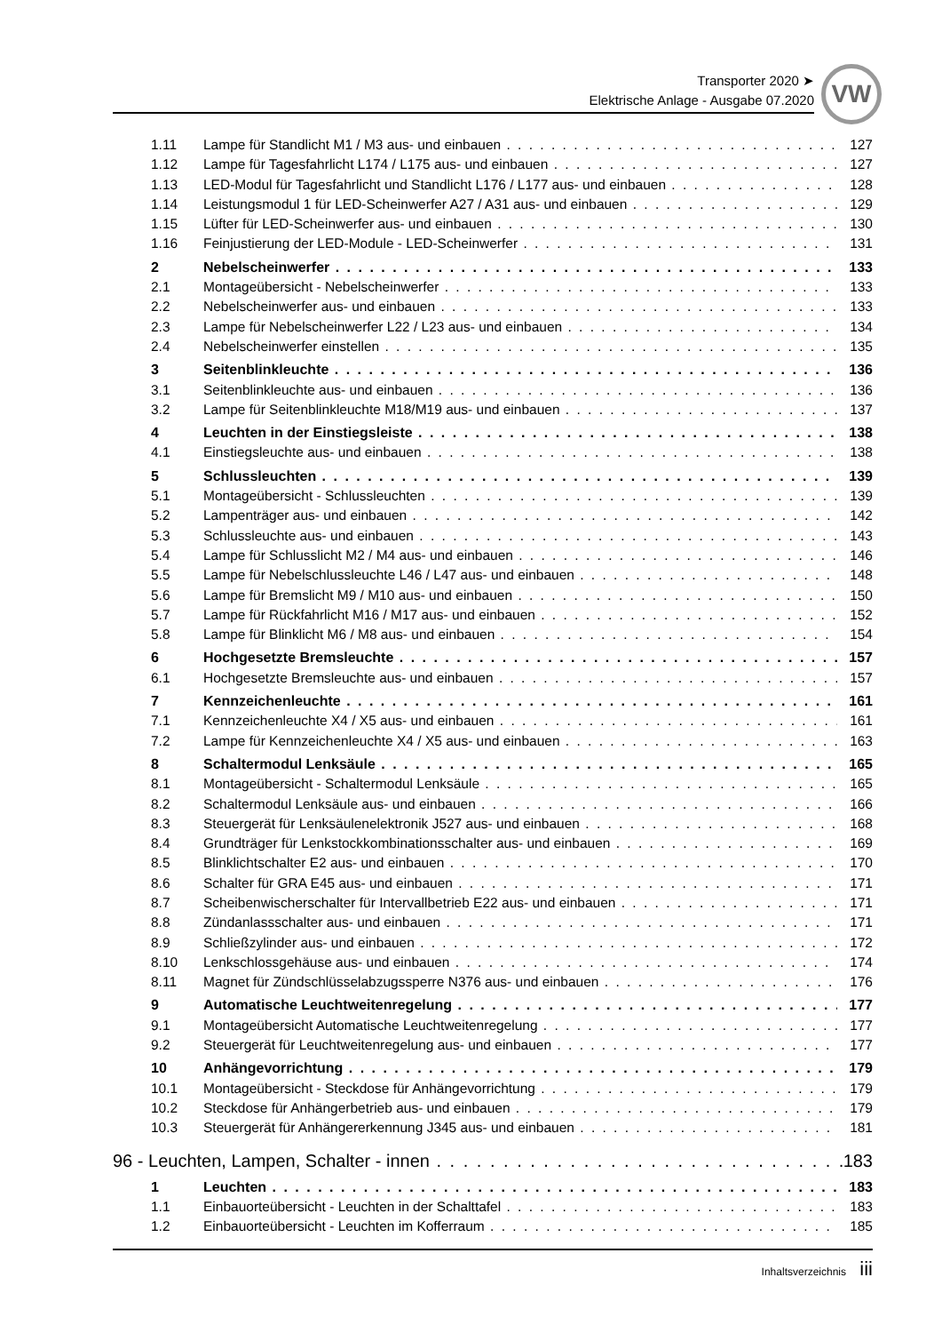Transporter 2020 ➤
Elektrische Anlage - Ausgabe 07.2020
VW
1.11 Lampe für Standlicht M1 / M3 aus- und einbauen 127
1.12 Lampe für Tagesfahrlicht L174 / L175 aus- und einbauen 127
1.13 LED-Modul für Tagesfahrlicht und Standlicht L176 / L177 aus- und einbauen 128
1.14 Leistungsmodul 1 für LED-Scheinwerfer A27 / A31 aus- und einbauen 129
1.15 Lüfter für LED-Scheinwerfer aus- und einbauen 130
1.16 Feinjustierung der LED-Module - LED-Scheinwerfer 131
2 Nebelscheinwerfer 133
2.1 Montageübersicht - Nebelscheinwerfer 133
2.2 Nebelscheinwerfer aus- und einbauen 133
2.3 Lampe für Nebelscheinwerfer L22 / L23 aus- und einbauen 134
2.4 Nebelscheinwerfer einstellen 135
3 Seitenblinkleuchte 136
3.1 Seitenblinkleuchte aus- und einbauen 136
3.2 Lampe für Seitenblinkleuchte M18/M19 aus- und einbauen 137
4 Leuchten in der Einstiegsleiste 138
4.1 Einstiegsleuchte aus- und einbauen 138
5 Schlussleuchten 139
5.1 Montageübersicht - Schlussleuchten 139
5.2 Lampenträger aus- und einbauen 142
5.3 Schlussleuchte aus- und einbauen 143
5.4 Lampe für Schlusslicht M2 / M4 aus- und einbauen 146
5.5 Lampe für Nebelschlussleuchte L46 / L47 aus- und einbauen 148
5.6 Lampe für Bremslicht M9 / M10 aus- und einbauen 150
5.7 Lampe für Rückfahrlicht M16 / M17 aus- und einbauen 152
5.8 Lampe für Blinklicht M6 / M8 aus- und einbauen 154
6 Hochgesetzte Bremsleuchte 157
6.1 Hochgesetzte Bremsleuchte aus- und einbauen 157
7 Kennzeichenleuchte 161
7.1 Kennzeichenleuchte X4 / X5 aus- und einbauen 161
7.2 Lampe für Kennzeichenleuchte X4 / X5 aus- und einbauen 163
8 Schaltermodul Lenksäule 165
8.1 Montageübersicht - Schaltermodul Lenksäule 165
8.2 Schaltermodul Lenksäule aus- und einbauen 166
8.3 Steuergerät für Lenksäulenelektronik J527 aus- und einbauen 168
8.4 Grundträger für Lenkstockkombinationsschalter aus- und einbauen 169
8.5 Blinklichtschalter E2 aus- und einbauen 170
8.6 Schalter für GRA E45 aus- und einbauen 171
8.7 Scheibenwischerschalter für Intervallbetrieb E22 aus- und einbauen 171
8.8 Zündanlassschalter aus- und einbauen 171
8.9 Schließzylinder aus- und einbauen 172
8.10 Lenkschlossgehäuse aus- und einbauen 174
8.11 Magnet für Zündschlüsselabzugssperre N376 aus- und einbauen 176
9 Automatische Leuchtweitenregelung 177
9.1 Montageübersicht Automatische Leuchtweitenregelung 177
9.2 Steuergerät für Leuchtweitenregelung aus- und einbauen 177
10 Anhängevorrichtung 179
10.1 Montageübersicht - Steckdose für Anhängevorrichtung 179
10.2 Steckdose für Anhängerbetrieb aus- und einbauen 179
10.3 Steuergerät für Anhängererkennung J345 aus- und einbauen 181
96 - Leuchten, Lampen, Schalter - innen 183
1 Leuchten 183
1.1 Einbauorteübersicht - Leuchten in der Schalttafel 183
1.2 Einbauorteübersicht - Leuchten im Kofferraum 185
Inhaltsverzeichnis iii